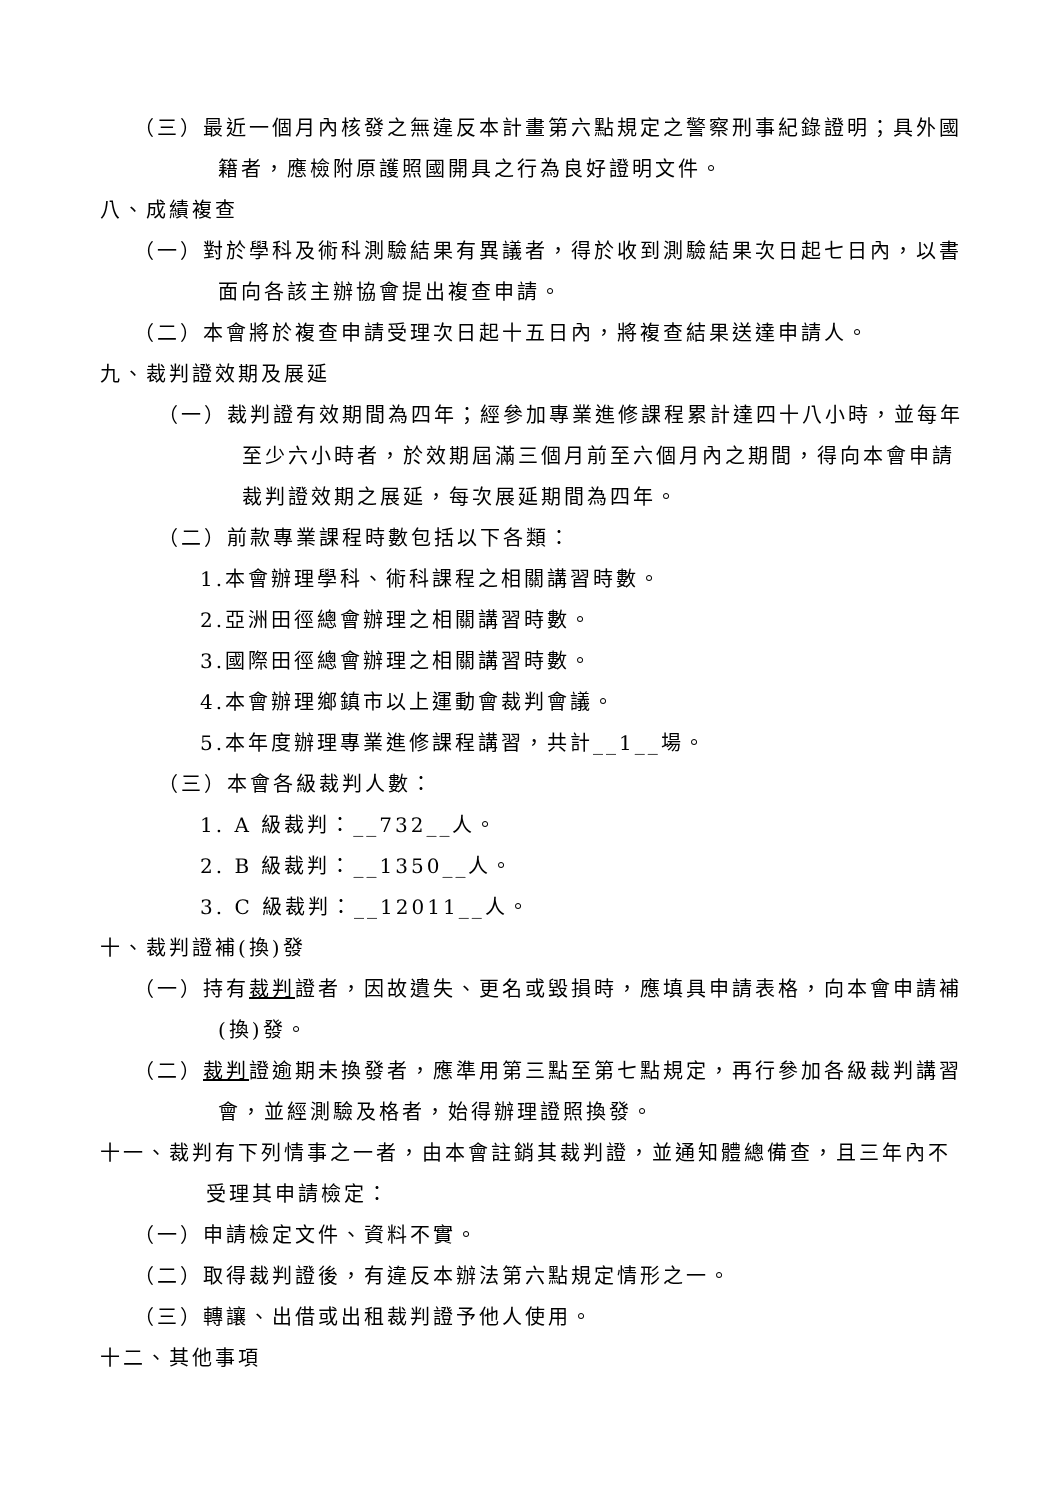（三）最近一個月內核發之無違反本計畫第六點規定之警察刑事紀錄證明；具外國籍者，應檢附原護照國開具之行為良好證明文件。
八、成績複查
（一）對於學科及術科測驗結果有異議者，得於收到測驗結果次日起七日內，以書面向各該主辦協會提出複查申請。
（二）本會將於複查申請受理次日起十五日內，將複查結果送達申請人。
九、裁判證效期及展延
（一）裁判證有效期間為四年；經參加專業進修課程累計達四十八小時，並每年至少六小時者，於效期屆滿三個月前至六個月內之期間，得向本會申請裁判證效期之展延，每次展延期間為四年。
（二）前款專業課程時數包括以下各類：
1.本會辦理學科、術科課程之相關講習時數。
2.亞洲田徑總會辦理之相關講習時數。
3.國際田徑總會辦理之相關講習時數。
4.本會辦理鄉鎮市以上運動會裁判會議。
5.本年度辦理專業進修課程講習，共計__1__場。
（三）本會各級裁判人數：
1. A 級裁判：__732__人。
2. B 級裁判：__1350__人。
3. C 級裁判：__12011__人。
十、裁判證補(換)發
（一）持有裁判證者，因故遺失、更名或毀損時，應填具申請表格，向本會申請補(換)發。
（二）裁判證逾期未換發者，應準用第三點至第七點規定，再行參加各級裁判講習會，並經測驗及格者，始得辦理證照換發。
十一、裁判有下列情事之一者，由本會註銷其裁判證，並通知體總備查，且三年內不受理其申請檢定：
（一）申請檢定文件、資料不實。
（二）取得裁判證後，有違反本辦法第六點規定情形之一。
（三）轉讓、出借或出租裁判證予他人使用。
十二、其他事項